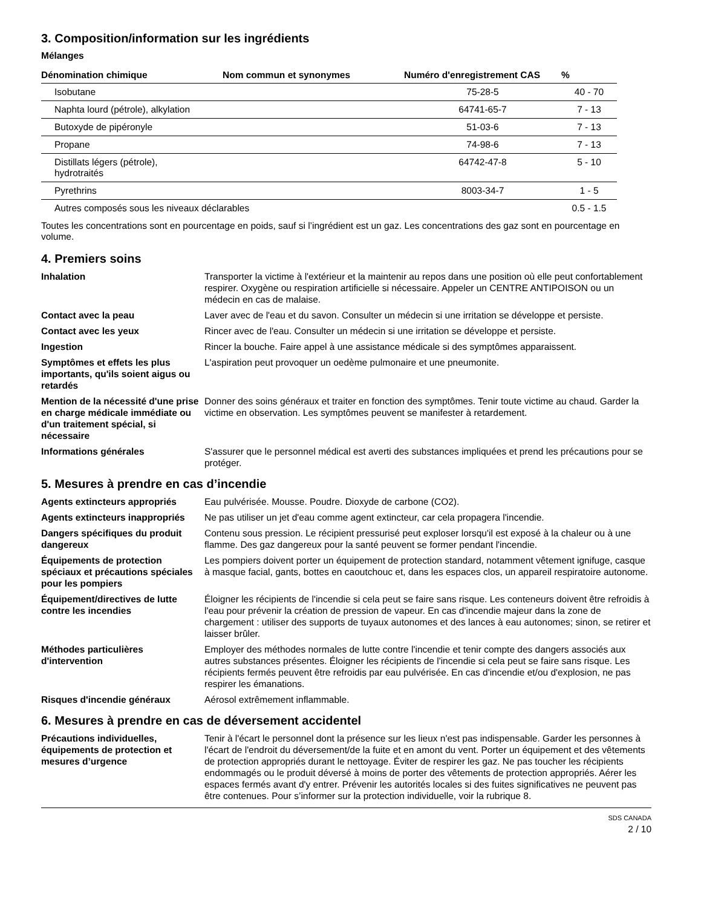3. Composition/information sur les ingrédients
Mélanges
| Dénomination chimique | Nom commun et synonymes | Numéro d'enregistrement CAS | % |
| --- | --- | --- | --- |
| Isobutane | | 75-28-5 | 40 - 70 |
| Naphta lourd (pétrole), alkylation | | 64741-65-7 | 7 - 13 |
| Butoxyde de pipéronyle | | 51-03-6 | 7 - 13 |
| Propane | | 74-98-6 | 7 - 13 |
| Distillats légers (pétrole), hydrotraités | | 64742-47-8 | 5 - 10 |
| Pyrethrins | | 8003-34-7 | 1 - 5 |
| Autres composés sous les niveaux déclarables | | | 0.5 - 1.5 |
Toutes les concentrations sont en pourcentage en poids, sauf si l’ingrédient est un gaz. Les concentrations des gaz sont en pourcentage en volume.
4. Premiers soins
Inhalation Transporter la victime à l'extérieur et la maintenir au repos dans une position où elle peut confortablement respirer. Oxygène ou respiration artificielle si nécessaire. Appeler un CENTRE ANTIPOISON ou un médecin en cas de malaise.
Contact avec la peau Laver avec de l'eau et du savon. Consulter un médecin si une irritation se développe et persiste.
Contact avec les yeux Rincer avec de l'eau. Consulter un médecin si une irritation se développe et persiste.
Ingestion Rincer la bouche. Faire appel à une assistance médicale si des symptômes apparaissent.
Symptômes et effets les plus importants, qu'ils soient aigus ou retardés
L'aspiration peut provoquer un oedème pulmonaire et une pneumonite.
Mention de la nécessité d'une prise en charge médicale immédiate ou d'un traitement spécial, si nécessaire
Donner des soins généraux et traiter en fonction des symptômes. Tenir toute victime au chaud. Garder la victime en observation. Les symptômes peuvent se manifester à retardement.
Informations générales S'assurer que le personnel médical est averti des substances impliquées et prend les précautions pour se protéger.
5. Mesures à prendre en cas d’incendie
Agents extincteurs appropriés Eau pulvérisée. Mousse. Poudre. Dioxyde de carbone (CO2).
Agents extincteurs inappropriés
Ne pas utiliser un jet d'eau comme agent extincteur, car cela propagera l'incendie.
Dangers spécifiques du produit dangereux
Contenu sous pression. Le récipient pressurisé peut exploser lorsqu'il est exposé à la chaleur ou à une flamme. Des gaz dangereux pour la santé peuvent se former pendant l'incendie.
Équipements de protection spéciaux et précautions spéciales pour les pompiers
Les pompiers doivent porter un équipement de protection standard, notamment vêtement ignifuge, casque à masque facial, gants, bottes en caoutchouc et, dans les espaces clos, un appareil respiratoire autonome.
Équipement/directives de lutte contre les incendies
Éloigner les récipients de l'incendie si cela peut se faire sans risque. Les conteneurs doivent être refroidis à l'eau pour prévenir la création de pression de vapeur. En cas d'incendie majeur dans la zone de chargement : utiliser des supports de tuyaux autonomes et des lances à eau autonomes; sinon, se retirer et laisser brûler.
Méthodes particulières d'intervention
Employer des méthodes normales de lutte contre l'incendie et tenir compte des dangers associés aux autres substances présentes. Éloigner les récipients de l'incendie si cela peut se faire sans risque. Les récipients fermés peuvent être refroidis par eau pulvérisée. En cas d'incendie et/ou d'explosion, ne pas respirer les émanations.
Risques d'incendie généraux Aérosol extrêmement inflammable.
6. Mesures à prendre en cas de déversement accidentel
Précautions individuelles, équipements de protection et mesures d’urgence
Tenir à l'écart le personnel dont la présence sur les lieux n'est pas indispensable. Garder les personnes à l'écart de l'endroit du déversement/de la fuite et en amont du vent. Porter un équipement et des vêtements de protection appropriés durant le nettoyage. Éviter de respirer les gaz. Ne pas toucher les récipients endommagés ou le produit déversé à moins de porter des vêtements de protection appropriés. Aérer les espaces fermés avant d'y entrer. Prévenir les autorités locales si des fuites significatives ne peuvent pas être contenues. Pour s’informer sur la protection individuelle, voir la rubrique 8.
SDS CANADA
2 / 10